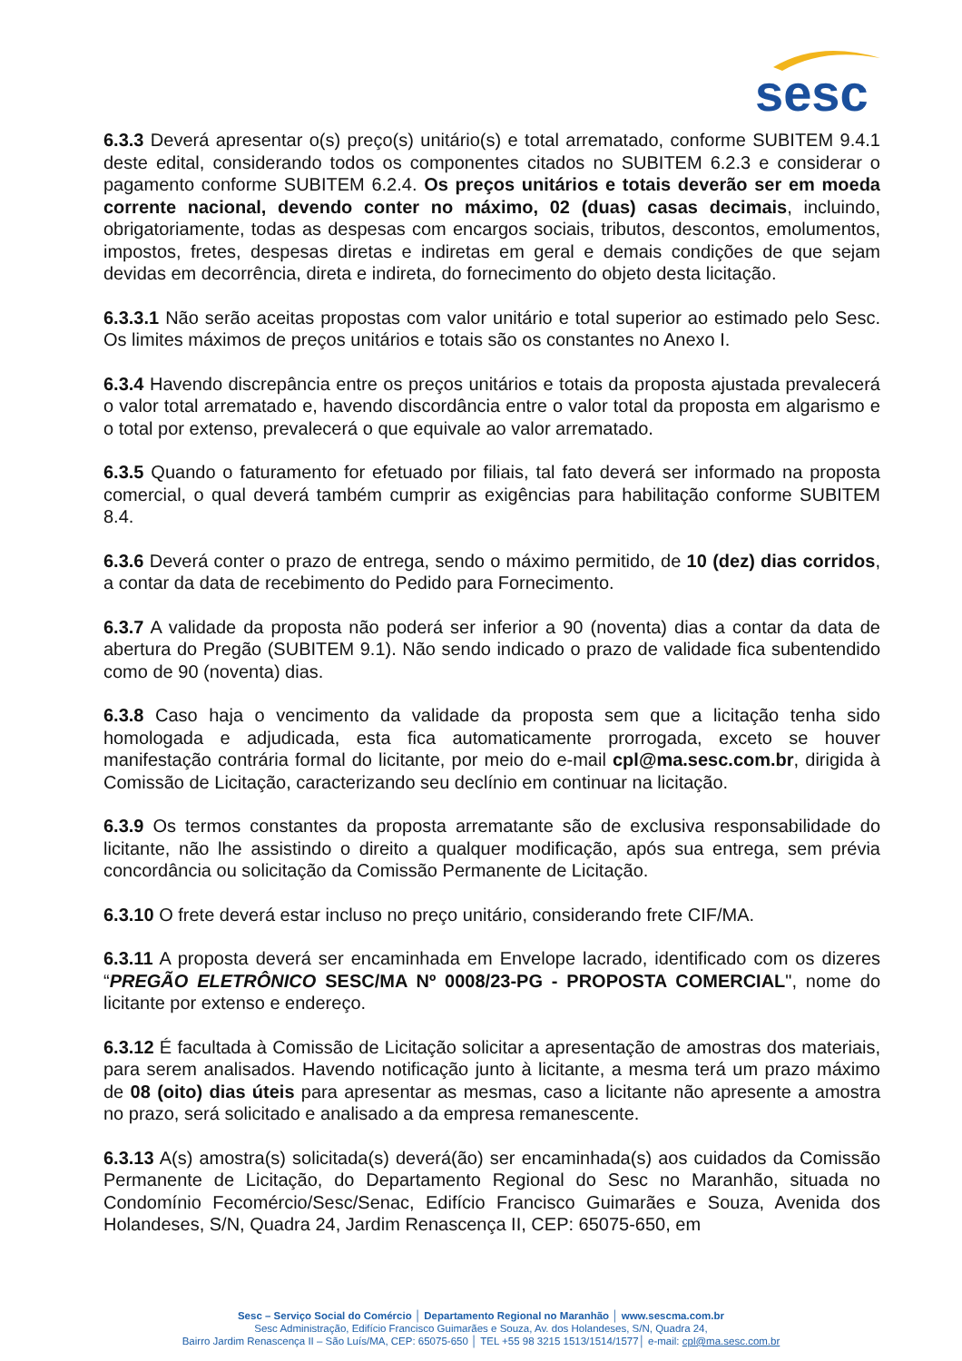sesc
6.3.3 Deverá apresentar o(s) preço(s) unitário(s) e total arrematado, conforme SUBITEM 9.4.1 deste edital, considerando todos os componentes citados no SUBITEM 6.2.3 e considerar o pagamento conforme SUBITEM 6.2.4. Os preços unitários e totais deverão ser em moeda corrente nacional, devendo conter no máximo, 02 (duas) casas decimais, incluindo, obrigatoriamente, todas as despesas com encargos sociais, tributos, descontos, emolumentos, impostos, fretes, despesas diretas e indiretas em geral e demais condições de que sejam devidas em decorrência, direta e indireta, do fornecimento do objeto desta licitação.
6.3.3.1 Não serão aceitas propostas com valor unitário e total superior ao estimado pelo Sesc. Os limites máximos de preços unitários e totais são os constantes no Anexo I.
6.3.4 Havendo discrepância entre os preços unitários e totais da proposta ajustada prevalecerá o valor total arrematado e, havendo discordância entre o valor total da proposta em algarismo e o total por extenso, prevalecerá o que equivale ao valor arrematado.
6.3.5 Quando o faturamento for efetuado por filiais, tal fato deverá ser informado na proposta comercial, o qual deverá também cumprir as exigências para habilitação conforme SUBITEM 8.4.
6.3.6 Deverá conter o prazo de entrega, sendo o máximo permitido, de 10 (dez) dias corridos, a contar da data de recebimento do Pedido para Fornecimento.
6.3.7 A validade da proposta não poderá ser inferior a 90 (noventa) dias a contar da data de abertura do Pregão (SUBITEM 9.1). Não sendo indicado o prazo de validade fica subentendido como de 90 (noventa) dias.
6.3.8 Caso haja o vencimento da validade da proposta sem que a licitação tenha sido homologada e adjudicada, esta fica automaticamente prorrogada, exceto se houver manifestação contrária formal do licitante, por meio do e-mail cpl@ma.sesc.com.br, dirigida à Comissão de Licitação, caracterizando seu declínio em continuar na licitação.
6.3.9 Os termos constantes da proposta arrematante são de exclusiva responsabilidade do licitante, não lhe assistindo o direito a qualquer modificação, após sua entrega, sem prévia concordância ou solicitação da Comissão Permanente de Licitação.
6.3.10 O frete deverá estar incluso no preço unitário, considerando frete CIF/MA.
6.3.11 A proposta deverá ser encaminhada em Envelope lacrado, identificado com os dizeres “PREGÃO ELETRÔNICO SESC/MA Nº 0008/23-PG - PROPOSTA COMERCIAL", nome do licitante por extenso e endereço.
6.3.12 É facultada à Comissão de Licitação solicitar a apresentação de amostras dos materiais, para serem analisados. Havendo notificação junto à licitante, a mesma terá um prazo máximo de 08 (oito) dias úteis para apresentar as mesmas, caso a licitante não apresente a amostra no prazo, será solicitado e analisado a da empresa remanescente.
6.3.13 A(s) amostra(s) solicitada(s) deverá(ão) ser encaminhada(s) aos cuidados da Comissão Permanente de Licitação, do Departamento Regional do Sesc no Maranhão, situada no Condomínio Fecomércio/Sesc/Senac, Edifício Francisco Guimarães e Souza, Avenida dos Holandeses, S/N, Quadra 24, Jardim Renascença II, CEP: 65075-650, em
Sesc – Serviço Social do Comércio │ Departamento Regional no Maranhão │ www.sescma.com.br
Sesc Administração, Edifício Francisco Guimarães e Souza, Av. dos Holandeses, S/N, Quadra 24,
Bairro Jardim Renascença II – São Luís/MA, CEP: 65075-650 │ TEL +55 98 3215 1513/1514/1577│ e-mail: cpl@ma.sesc.com.br